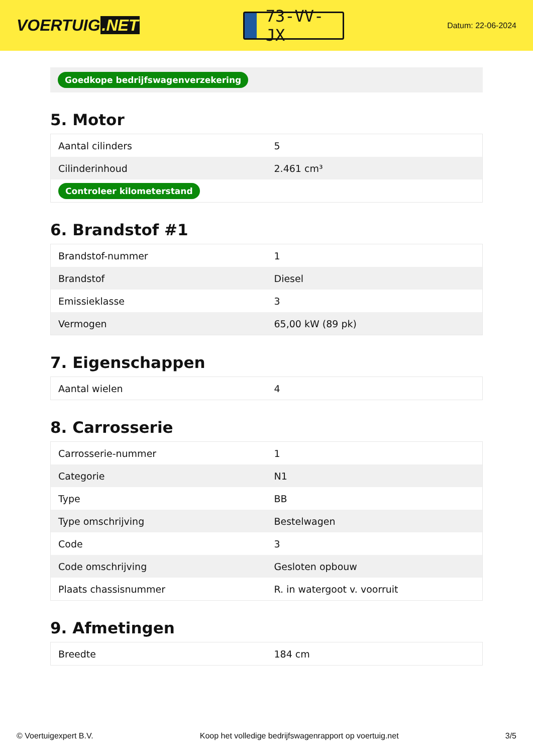VOERTUIG.NET
73-VV-JX
Datum: 22-06-2024
Goedkope bedrijfswagenverzekering
5. Motor
| Aantal cilinders | 5 |
| Cilinderinhoud | 2.461 cm³ |
| Controleer kilometerstand | |
6. Brandstof #1
| Brandstof-nummer | 1 |
| Brandstof | Diesel |
| Emissieklasse | 3 |
| Vermogen | 65,00 kW (89 pk) |
7. Eigenschappen
| Aantal wielen | 4 |
8. Carrosserie
| Carrosserie-nummer | 1 |
| Categorie | N1 |
| Type | BB |
| Type omschrijving | Bestelwagen |
| Code | 3 |
| Code omschrijving | Gesloten opbouw |
| Plaats chassisnummer | R. in watergoot v. voorruit |
9. Afmetingen
| Breedte | 184 cm |
© Voertuigexpert B.V. Koop het volledige bedrijfswagenrapport op voertuig.net 3/5